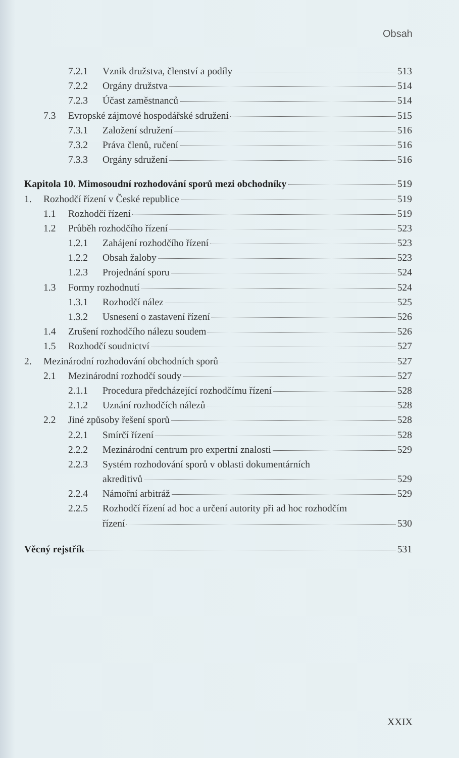Obsah
7.2.1 Vznik družstva, členství a podíly 513
7.2.2 Orgány družstva 514
7.2.3 Účast zaměstnanců 514
7.3 Evropské zájmové hospodářské sdružení 515
7.3.1 Založení sdružení 516
7.3.2 Práva členů, ručení 516
7.3.3 Orgány sdružení 516
Kapitola 10. Mimosoudní rozhodování sporů mezi obchodníky 519
1. Rozhodčí řízení v České republice 519
1.1 Rozhodčí řízení 519
1.2 Průběh rozhodčího řízení 523
1.2.1 Zahájení rozhodčího řízení 523
1.2.2 Obsah žaloby 523
1.2.3 Projednání sporu 524
1.3 Formy rozhodnutí 524
1.3.1 Rozhodčí nález 525
1.3.2 Usnesení o zastavení řízení 526
1.4 Zrušení rozhodčího nálezu soudem 526
1.5 Rozhodčí soudnictví 527
2. Mezinárodní rozhodování obchodních sporů 527
2.1 Mezinárodní rozhodčí soudy 527
2.1.1 Procedura předcházející rozhodčímu řízení 528
2.1.2 Uznání rozhodčích nálezů 528
2.2 Jiné způsoby řešení sporů 528
2.2.1 Smírčí řízení 528
2.2.2 Mezinárodní centrum pro expertní znalosti 529
2.2.3 Systém rozhodování sporů v oblasti dokumentárních
akreditivů 529
2.2.4 Námořní arbitráž 529
2.2.5 Rozhodčí řízení ad hoc a určení autority při ad hoc rozhodčím
řízení 530
Věcný rejstřík 531
XXIX